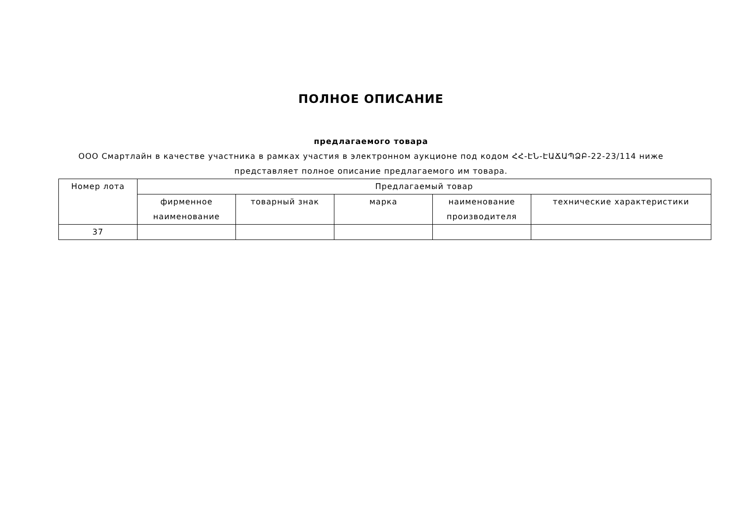ПОЛНОЕ ОПИСАНИЕ
предлагаемого товара
ООО Смартлайн в качестве участника в рамках участия в электронном аукционе под кодом ՀՀ-ԷՆ-ԷԱՃԱՊՁԲ-22-23/114 ниже представляет полное описание предлагаемого им товара.
| Номер лота | Предлагаемый товар | | | | |
| --- | --- | --- | --- | --- | --- |
| | фирменное наименование | товарный знак | марка | наименование производителя | технические характеристики |
| 37 | | | | | |